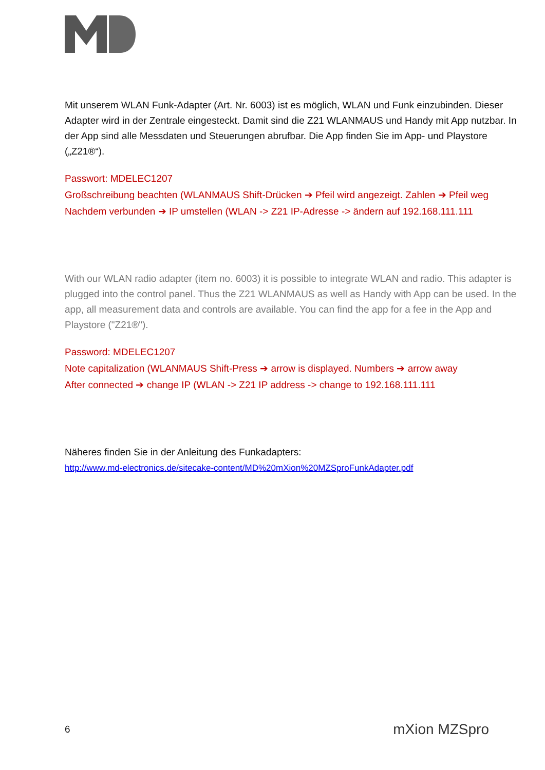Mit unserem WLAN Funk-Adapter (Art. Nr. 6003) ist es möglich, WLAN und Funk einzubinden. Dieser Adapter wird in der Zentrale eingesteckt. Damit sind die Z21 WLANMAUS und Handy mit App nutzbar. In der App sind alle Messdaten und Steuerungen abrufbar. Die App finden Sie im App- und Playstore („Z21®“).
Passwort: MDELEC1207
Großschreibung beachten (WLANMAUS Shift-Drücken ➔ Pfeil wird angezeigt. Zahlen ➔ Pfeil weg
Nachdem verbunden ➔ IP umstellen (WLAN -> Z21 IP-Adresse -> ändern auf 192.168.111.111
With our WLAN radio adapter (item no. 6003) it is possible to integrate WLAN and radio. This adapter is plugged into the control panel. Thus the Z21 WLANMAUS as well as Handy with App can be used. In the app, all measurement data and controls are available. You can find the app for a fee in the App and Playstore ("Z21®").
Password: MDELEC1207
Note capitalization (WLANMAUS Shift-Press ➔ arrow is displayed. Numbers ➔ arrow away
After connected ➔ change IP (WLAN -> Z21 IP address -> change to 192.168.111.111
Näheres finden Sie in der Anleitung des Funkadapters:
http://www.md-electronics.de/sitecake-content/MD%20mXion%20MZSproFunkAdapter.pdf
6 mXion MZSpro